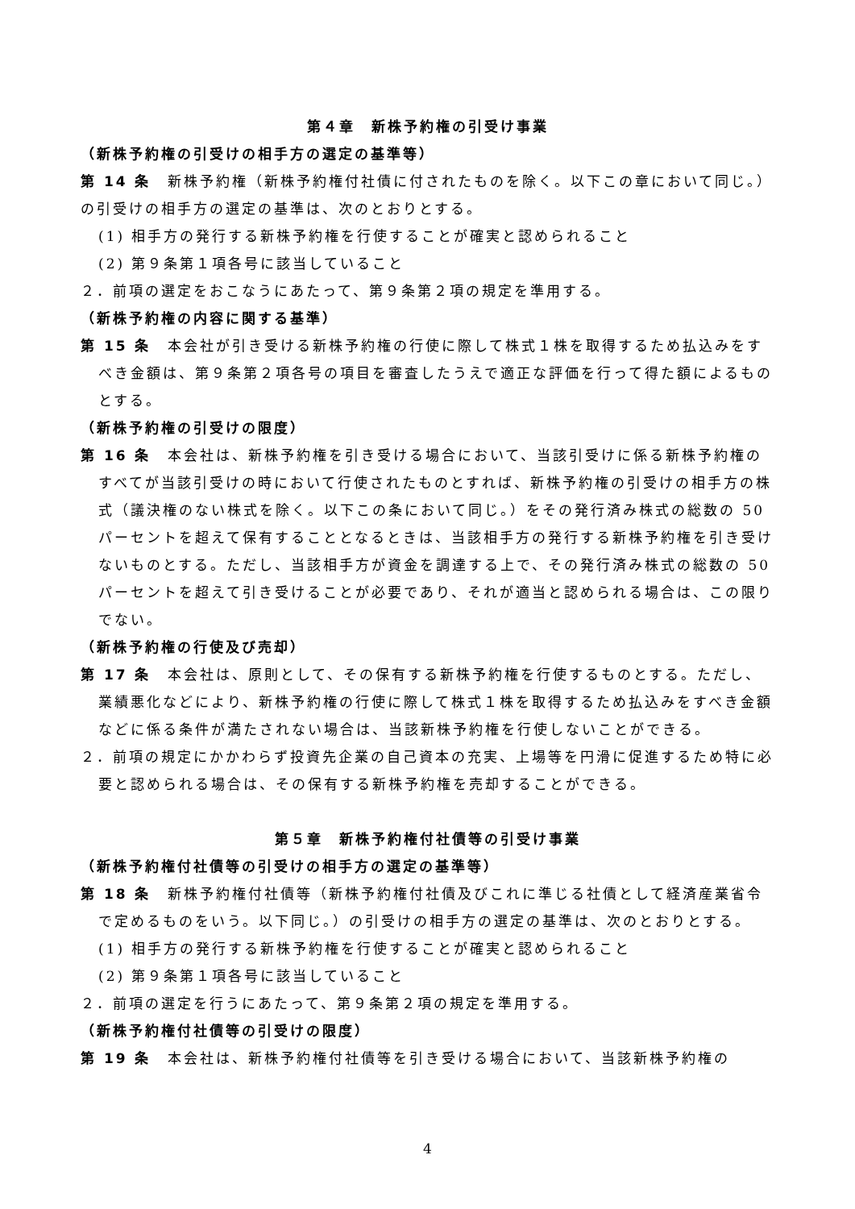第４章　新株予約権の引受け事業
（新株予約権の引受けの相手方の選定の基準等）
第 14 条　新株予約権（新株予約権付社債に付されたものを除く。以下この章において同じ。）の引受けの相手方の選定の基準は、次のとおりとする。
(1) 相手方の発行する新株予約権を行使することが確実と認められること
(2) 第９条第１項各号に該当していること
２．前項の選定をおこなうにあたって、第９条第２項の規定を準用する。
（新株予約権の内容に関する基準）
第 15 条　本会社が引き受ける新株予約権の行使に際して株式１株を取得するため払込みをすべき金額は、第９条第２項各号の項目を審査したうえで適正な評価を行って得た額によるものとする。
（新株予約権の引受けの限度）
第 16 条　本会社は、新株予約権を引き受ける場合において、当該引受けに係る新株予約権のすべてが当該引受けの時において行使されたものとすれば、新株予約権の引受けの相手方の株式（議決権のない株式を除く。以下この条において同じ。）をその発行済み株式の総数の 50 パーセントを超えて保有することとなるときは、当該相手方の発行する新株予約権を引き受けないものとする。ただし、当該相手方が資金を調達する上で、その発行済み株式の総数の 50 パーセントを超えて引き受けることが必要であり、それが適当と認められる場合は、この限りでない。
（新株予約権の行使及び売却）
第 17 条　本会社は、原則として、その保有する新株予約権を行使するものとする。ただし、業績悪化などにより、新株予約権の行使に際して株式１株を取得するため払込みをすべき金額などに係る条件が満たされない場合は、当該新株予約権を行使しないことができる。
２．前項の規定にかかわらず投資先企業の自己資本の充実、上場等を円滑に促進するため特に必要と認められる場合は、その保有する新株予約権を売却することができる。
第５章　新株予約権付社債等の引受け事業
（新株予約権付社債等の引受けの相手方の選定の基準等）
第 18 条　新株予約権付社債等（新株予約権付社債及びこれに準じる社債として経済産業省令で定めるものをいう。以下同じ。）の引受けの相手方の選定の基準は、次のとおりとする。
(1) 相手方の発行する新株予約権を行使することが確実と認められること
(2) 第９条第１項各号に該当していること
２．前項の選定を行うにあたって、第９条第２項の規定を準用する。
（新株予約権付社債等の引受けの限度）
第 19 条　本会社は、新株予約権付社債等を引き受ける場合において、当該新株予約権の
4